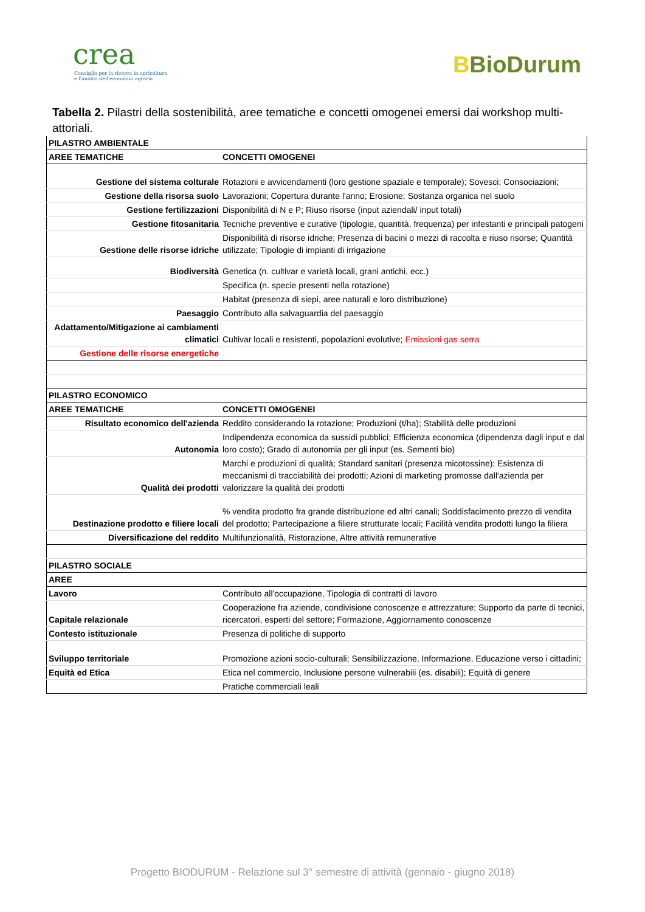crea
Consiglio per la ricerca in agricoltura
e l'analisi dell'economia agraria
BBioDurum
Tabella 2. Pilastri della sostenibilità, aree tematiche e concetti omogenei emersi dai workshop multi-attoriali.
| PILASTRO AMBIENTALE | |
| AREE TEMATICHE | CONCETTI OMOGENEI |
| Gestione del sistema colturale | Rotazioni e avvicendamenti (loro gestione spaziale e temporale); Sovesci; Consociazioni; |
| Gestione della risorsa suolo | Lavorazioni; Copertura durante l'anno; Erosione; Sostanza organica nel suolo |
| Gestione fertilizzazioni | Disponibilità di N e P; Riuso risorse (input aziendali/ input totali) |
| Gestione fitosanitaria | Tecniche preventive e curative (tipologie, quantità, frequenza) per infestanti e principali patogeni |
| Gestione delle risorse idriche | Disponibilità di risorse idriche; Presenza di bacini o mezzi di raccolta e riuso risorse; Quantità utilizzate; Tipologie di impianti di irrigazione |
| Biodiversità | Genetica (n. cultivar e varietà locali, grani antichi, ecc.) |
| | Specifica (n. specie presenti nella rotazione) |
| | Habitat (presenza di siepi, aree naturali e loro distribuzione) |
| Paesaggio | Contributo alla salvaguardia del paesaggio |
| Adattamento/Mitigazione ai cambiamenti climatici | Cultivar locali e resistenti, popolazioni evolutive; Emissioni gas serra |
| Gestione delle risorse energetiche | |
| PILASTRO ECONOMICO | |
| AREE TEMATICHE | CONCETTI OMOGENEI |
| Risultato economico dell'azienda | Reddito considerando la rotazione; Produzioni (t/ha); Stabilità delle produzioni |
| Autonomia | Indipendenza economica da sussidi pubblici; Efficienza economica (dipendenza dagli input e dal loro costo); Grado di autonomia per gli input (es. Sementi bio) |
| Qualità dei prodotti | Marchi e produzioni di qualità; Standard sanitari (presenza micotossine); Esistenza di meccanismi di tracciabilità dei prodotti; Azioni di marketing promosse dall'azienda per valorizzare la qualità dei prodotti |
| Destinazione prodotto e filiere locali | % vendita prodotto fra grande distribuzione ed altri canali; Soddisfacimento prezzo di vendita del prodotto; Partecipazione a filiere strutturate locali; Facilità vendita prodotti lungo la filiera |
| Diversificazione del reddito | Multifunzionalità, Ristorazione, Altre attività remunerative |
| PILASTRO SOCIALE | |
| AREE | |
| Lavoro | Contributo all'occupazione, Tipologia di contratti di lavoro |
| Capitale relazionale | Cooperazione fra aziende, condivisione conoscenze e attrezzature; Supporto da parte di tecnici, ricercatori, esperti del settore; Formazione, Aggiornamento conoscenze |
| Contesto istituzionale | Presenza di politiche di supporto |
| Sviluppo territoriale | Promozione azioni socio-culturali; Sensibilizzazione, Informazione, Educazione verso i cittadini; |
| Equità ed Etica | Etica nel commercio, Inclusione persone vulnerabili (es. disabili); Equità di genere |
| | Pratiche commerciali leali |
Progetto BIODURUM - Relazione sul 3° semestre di attività (gennaio - giugno 2018)